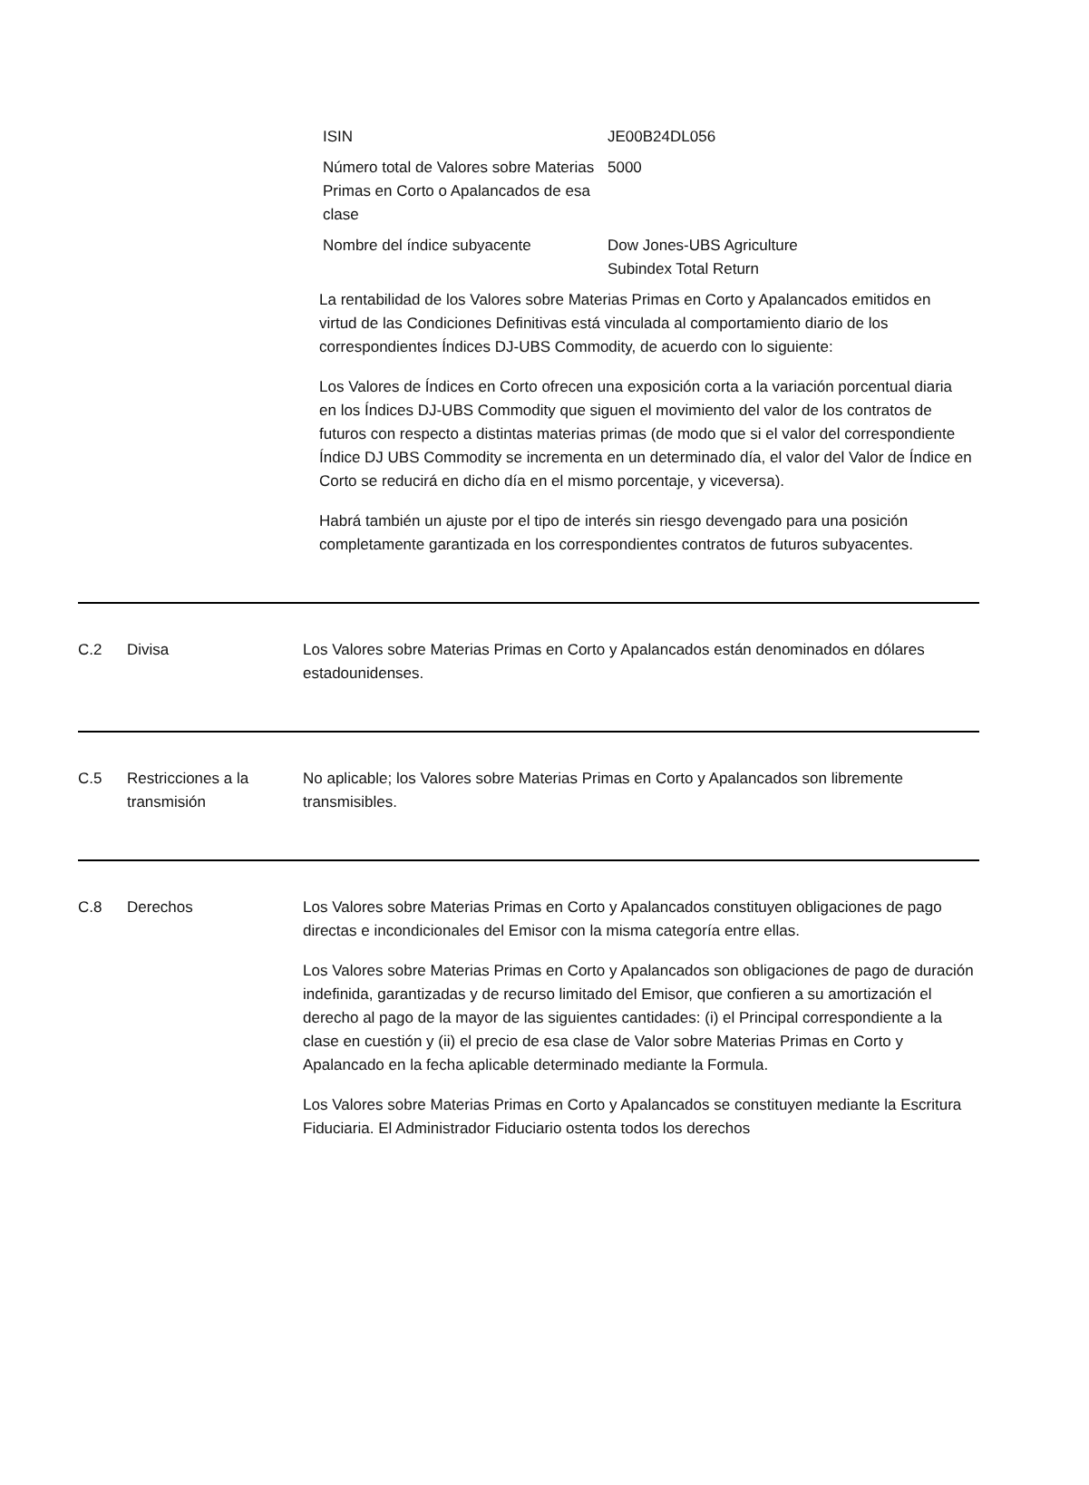| ISIN | JE00B24DL056 |
| Número total de Valores sobre Materias Primas en Corto o Apalancados de esa clase | 5000 |
| Nombre del índice subyacente | Dow Jones-UBS Agriculture Subindex Total Return |
La rentabilidad de los Valores sobre Materias Primas en Corto y Apalancados emitidos en virtud de las Condiciones Definitivas está vinculada al comportamiento diario de los correspondientes Índices DJ-UBS Commodity, de acuerdo con lo siguiente:
Los Valores de Índices en Corto ofrecen una exposición corta a la variación porcentual diaria en los Índices DJ-UBS Commodity que siguen el movimiento del valor de los contratos de futuros con respecto a distintas materias primas (de modo que si el valor del correspondiente Índice DJ UBS Commodity se incrementa en un determinado día, el valor del Valor de Índice en Corto se reducirá en dicho día en el mismo porcentaje, y viceversa).
Habrá también un ajuste por el tipo de interés sin riesgo devengado para una posición completamente garantizada en los correspondientes contratos de futuros subyacentes.
C.2 Divisa Los Valores sobre Materias Primas en Corto y Apalancados están denominados en dólares estadounidenses.
C.5 Restricciones a la transmisión
No aplicable; los Valores sobre Materias Primas en Corto y Apalancados son libremente transmisibles.
C.8 Derechos Los Valores sobre Materias Primas en Corto y Apalancados constituyen obligaciones de pago directas e incondicionales del Emisor con la misma categoría entre ellas.
Los Valores sobre Materias Primas en Corto y Apalancados son obligaciones de pago de duración indefinida, garantizadas y de recurso limitado del Emisor, que confieren a su amortización el derecho al pago de la mayor de las siguientes cantidades: (i) el Principal correspondiente a la clase en cuestión y (ii) el precio de esa clase de Valor sobre Materias Primas en Corto y Apalancado en la fecha aplicable determinado mediante la Formula.
Los Valores sobre Materias Primas en Corto y Apalancados se constituyen mediante la Escritura Fiduciaria. El Administrador Fiduciario ostenta todos los derechos